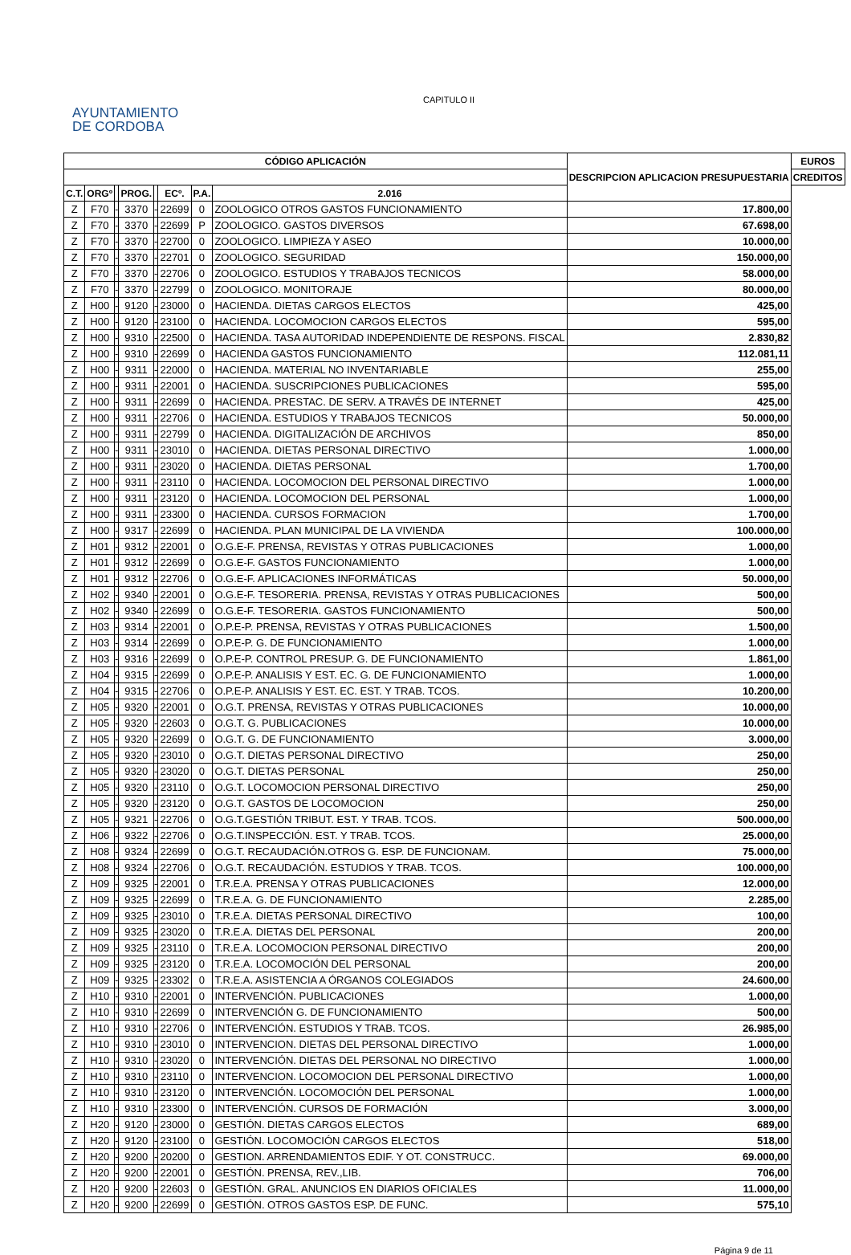AYUNTAMIENTO
DE CORDOBA
CAPITULO II
| CÓDIGO APLICACIÓN | | | | | | | | DESCRIPCION APLICACION PRESUPUESTARIA | EUROS |
| --- | --- | --- | --- | --- | --- | --- | --- | --- | --- |
| | | | | | | | | | CREDITOS |
| C.T. | ORGº | | PROG. | | ECº. | P.A. | | | 2.016 |
| Z | F70 | - | 3370 | - | 22699 | 0 | ZOOLOGICO OTROS GASTOS FUNCIONAMIENTO | 17.800,00 | |
| Z | F70 | - | 3370 | - | 22699 | P | ZOOLOGICO. GASTOS DIVERSOS | 67.698,00 | |
| Z | F70 | - | 3370 | - | 22700 | 0 | ZOOLOGICO. LIMPIEZA Y ASEO | 10.000,00 | |
| Z | F70 | - | 3370 | - | 22701 | 0 | ZOOLOGICO. SEGURIDAD | 150.000,00 | |
| Z | F70 | - | 3370 | - | 22706 | 0 | ZOOLOGICO. ESTUDIOS Y TRABAJOS TECNICOS | 58.000,00 | |
| Z | F70 | - | 3370 | - | 22799 | 0 | ZOOLOGICO. MONITORAJE | 80.000,00 | |
| Z | H00 | - | 9120 | - | 23000 | 0 | HACIENDA. DIETAS CARGOS ELECTOS | 425,00 | |
| Z | H00 | - | 9120 | - | 23100 | 0 | HACIENDA. LOCOMOCION CARGOS ELECTOS | 595,00 | |
| Z | H00 | - | 9310 | - | 22500 | 0 | HACIENDA. TASA AUTORIDAD INDEPENDIENTE DE RESPONS. FISCAL | 2.830,82 | |
| Z | H00 | - | 9310 | - | 22699 | 0 | HACIENDA GASTOS FUNCIONAMIENTO | 112.081,11 | |
| Z | H00 | - | 9311 | - | 22000 | 0 | HACIENDA. MATERIAL NO INVENTARIABLE | 255,00 | |
| Z | H00 | - | 9311 | - | 22001 | 0 | HACIENDA. SUSCRIPCIONES PUBLICACIONES | 595,00 | |
| Z | H00 | - | 9311 | - | 22699 | 0 | HACIENDA. PRESTAC. DE SERV. A TRAVÉS DE INTERNET | 425,00 | |
| Z | H00 | - | 9311 | - | 22706 | 0 | HACIENDA. ESTUDIOS Y TRABAJOS TECNICOS | 50.000,00 | |
| Z | H00 | - | 9311 | - | 22799 | 0 | HACIENDA. DIGITALIZACIÓN DE ARCHIVOS | 850,00 | |
| Z | H00 | - | 9311 | - | 23010 | 0 | HACIENDA. DIETAS PERSONAL DIRECTIVO | 1.000,00 | |
| Z | H00 | - | 9311 | - | 23020 | 0 | HACIENDA. DIETAS PERSONAL | 1.700,00 | |
| Z | H00 | - | 9311 | - | 23110 | 0 | HACIENDA. LOCOMOCION DEL PERSONAL DIRECTIVO | 1.000,00 | |
| Z | H00 | - | 9311 | - | 23120 | 0 | HACIENDA. LOCOMOCION DEL PERSONAL | 1.000,00 | |
| Z | H00 | - | 9311 | - | 23300 | 0 | HACIENDA. CURSOS FORMACION | 1.700,00 | |
| Z | H00 | - | 9317 | - | 22699 | 0 | HACIENDA. PLAN MUNICIPAL DE LA VIVIENDA | 100.000,00 | |
| Z | H01 | - | 9312 | - | 22001 | 0 | O.G.E-F. PRENSA, REVISTAS Y OTRAS PUBLICACIONES | 1.000,00 | |
| Z | H01 | - | 9312 | - | 22699 | 0 | O.G.E-F. GASTOS FUNCIONAMIENTO | 1.000,00 | |
| Z | H01 | - | 9312 | - | 22706 | 0 | O.G.E-F. APLICACIONES INFORMÁTICAS | 50.000,00 | |
| Z | H02 | - | 9340 | - | 22001 | 0 | O.G.E-F. TESORERIA. PRENSA, REVISTAS Y OTRAS PUBLICACIONES | 500,00 | |
| Z | H02 | - | 9340 | - | 22699 | 0 | O.G.E-F. TESORERIA. GASTOS FUNCIONAMIENTO | 500,00 | |
| Z | H03 | - | 9314 | - | 22001 | 0 | O.P.E-P. PRENSA, REVISTAS Y OTRAS PUBLICACIONES | 1.500,00 | |
| Z | H03 | - | 9314 | - | 22699 | 0 | O.P.E-P. G. DE FUNCIONAMIENTO | 1.000,00 | |
| Z | H03 | - | 9316 | - | 22699 | 0 | O.P.E-P. CONTROL PRESUP. G. DE FUNCIONAMIENTO | 1.861,00 | |
| Z | H04 | - | 9315 | - | 22699 | 0 | O.P.E-P. ANALISIS Y EST. EC. G. DE FUNCIONAMIENTO | 1.000,00 | |
| Z | H04 | - | 9315 | - | 22706 | 0 | O.P.E-P. ANALISIS Y EST. EC. EST. Y TRAB. TCOS. | 10.200,00 | |
| Z | H05 | - | 9320 | - | 22001 | 0 | O.G.T. PRENSA, REVISTAS Y OTRAS PUBLICACIONES | 10.000,00 | |
| Z | H05 | - | 9320 | - | 22603 | 0 | O.G.T. G. PUBLICACIONES | 10.000,00 | |
| Z | H05 | - | 9320 | - | 22699 | 0 | O.G.T. G. DE FUNCIONAMIENTO | 3.000,00 | |
| Z | H05 | - | 9320 | - | 23010 | 0 | O.G.T. DIETAS PERSONAL DIRECTIVO | 250,00 | |
| Z | H05 | - | 9320 | - | 23020 | 0 | O.G.T. DIETAS PERSONAL | 250,00 | |
| Z | H05 | - | 9320 | - | 23110 | 0 | O.G.T. LOCOMOCION PERSONAL DIRECTIVO | 250,00 | |
| Z | H05 | - | 9320 | - | 23120 | 0 | O.G.T. GASTOS DE LOCOMOCION | 250,00 | |
| Z | H05 | - | 9321 | - | 22706 | 0 | O.G.T.GESTIÓN TRIBUT. EST. Y TRAB. TCOS. | 500.000,00 | |
| Z | H06 | - | 9322 | - | 22706 | 0 | O.G.T.INSPECCIÓN. EST. Y TRAB. TCOS. | 25.000,00 | |
| Z | H08 | - | 9324 | - | 22699 | 0 | O.G.T. RECAUDACIÓN.OTROS G. ESP. DE FUNCIONAM. | 75.000,00 | |
| Z | H08 | - | 9324 | - | 22706 | 0 | O.G.T. RECAUDACIÓN. ESTUDIOS Y TRAB. TCOS. | 100.000,00 | |
| Z | H09 | - | 9325 | - | 22001 | 0 | T.R.E.A. PRENSA Y OTRAS PUBLICACIONES | 12.000,00 | |
| Z | H09 | - | 9325 | - | 22699 | 0 | T.R.E.A. G. DE FUNCIONAMIENTO | 2.285,00 | |
| Z | H09 | - | 9325 | - | 23010 | 0 | T.R.E.A. DIETAS PERSONAL DIRECTIVO | 100,00 | |
| Z | H09 | - | 9325 | - | 23020 | 0 | T.R.E.A. DIETAS DEL PERSONAL | 200,00 | |
| Z | H09 | - | 9325 | - | 23110 | 0 | T.R.E.A. LOCOMOCION PERSONAL DIRECTIVO | 200,00 | |
| Z | H09 | - | 9325 | - | 23120 | 0 | T.R.E.A. LOCOMOCIÓN DEL PERSONAL | 200,00 | |
| Z | H09 | - | 9325 | - | 23302 | 0 | T.R.E.A. ASISTENCIA A ÓRGANOS COLEGIADOS | 24.600,00 | |
| Z | H10 | - | 9310 | - | 22001 | 0 | INTERVENCIÓN. PUBLICACIONES | 1.000,00 | |
| Z | H10 | - | 9310 | - | 22699 | 0 | INTERVENCIÓN G. DE FUNCIONAMIENTO | 500,00 | |
| Z | H10 | - | 9310 | - | 22706 | 0 | INTERVENCIÓN. ESTUDIOS Y TRAB. TCOS. | 26.985,00 | |
| Z | H10 | - | 9310 | - | 23010 | 0 | INTERVENCION. DIETAS DEL PERSONAL DIRECTIVO | 1.000,00 | |
| Z | H10 | - | 9310 | - | 23020 | 0 | INTERVENCIÓN. DIETAS DEL PERSONAL NO DIRECTIVO | 1.000,00 | |
| Z | H10 | - | 9310 | - | 23110 | 0 | INTERVENCION. LOCOMOCION DEL PERSONAL DIRECTIVO | 1.000,00 | |
| Z | H10 | - | 9310 | - | 23120 | 0 | INTERVENCIÓN. LOCOMOCIÓN DEL PERSONAL | 1.000,00 | |
| Z | H10 | - | 9310 | - | 23300 | 0 | INTERVENCIÓN. CURSOS DE FORMACIÓN | 3.000,00 | |
| Z | H20 | - | 9120 | - | 23000 | 0 | GESTIÓN. DIETAS CARGOS ELECTOS | 689,00 | |
| Z | H20 | - | 9120 | - | 23100 | 0 | GESTIÓN. LOCOMOCIÓN CARGOS ELECTOS | 518,00 | |
| Z | H20 | - | 9200 | - | 20200 | 0 | GESTION. ARRENDAMIENTOS EDIF. Y OT. CONSTRUCC. | 69.000,00 | |
| Z | H20 | - | 9200 | - | 22001 | 0 | GESTIÓN. PRENSA, REV.,LIB. | 706,00 | |
| Z | H20 | - | 9200 | - | 22603 | 0 | GESTIÓN. GRAL. ANUNCIOS EN DIARIOS OFICIALES | 11.000,00 | |
| Z | H20 | - | 9200 | - | 22699 | 0 | GESTIÓN. OTROS GASTOS ESP. DE FUNC. | 575,10 | |
Página 9 de 11